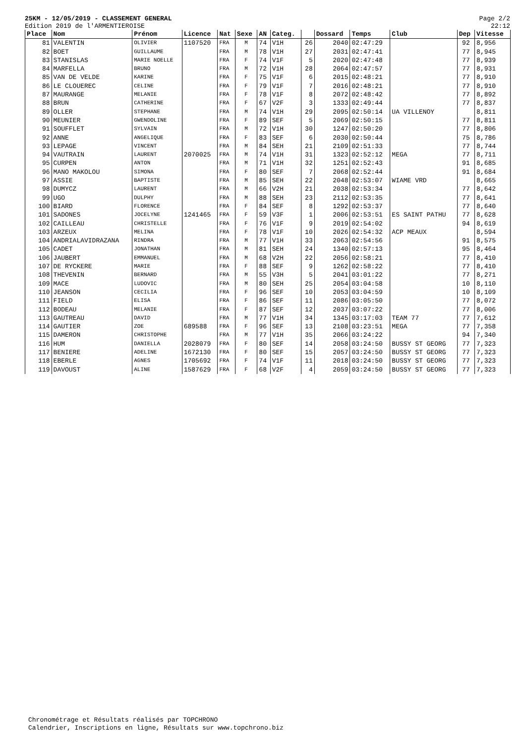25KM - 12/05/2019 - CLASSEMENT GENERAL
Edition 2019 de l'ARMENTIEROISE
Page 2/2
22:12
| Place | Nom | Prénom | Licence | Nat | Sexe | AN | Categ. | | Dossard | Temps | Club | Dep | Vitesse |
| --- | --- | --- | --- | --- | --- | --- | --- | --- | --- | --- | --- | --- | --- |
| 81 | VALENTIN | OLIVIER | 1107520 | FRA | M | 74 | V1H | 26 | 2040 | 02:47:29 | | 92 | 8,956 |
| 82 | BOET | GUILLAUME | | FRA | M | 78 | V1H | 27 | 2031 | 02:47:41 | | 77 | 8,945 |
| 83 | STANISLAS | MARIE NOELLE | | FRA | F | 74 | V1F | 5 | 2020 | 02:47:48 | | 77 | 8,939 |
| 84 | MARFELLA | BRUNO | | FRA | M | 72 | V1H | 28 | 2064 | 02:47:57 | | 77 | 8,931 |
| 85 | VAN DE VELDE | KARINE | | FRA | F | 75 | V1F | 6 | 2015 | 02:48:21 | | 77 | 8,910 |
| 86 | LE CLOUEREC | CELINE | | FRA | F | 79 | V1F | 7 | 2016 | 02:48:21 | | 77 | 8,910 |
| 87 | MAURANGE | MELANIE | | FRA | F | 78 | V1F | 8 | 2072 | 02:48:42 | | 77 | 8,892 |
| 88 | BRUN | CATHERINE | | FRA | F | 67 | V2F | 3 | 1333 | 02:49:44 | | 77 | 8,837 |
| 89 | OLLER | STEPHANE | | FRA | M | 74 | V1H | 29 | 2095 | 02:50:14 | UA VILLENOY | | 8,811 |
| 90 | MEUNIER | GWENDOLINE | | FRA | F | 89 | SEF | 5 | 2069 | 02:50:15 | | 77 | 8,811 |
| 91 | SOUFFLET | SYLVAIN | | FRA | M | 72 | V1H | 30 | 1247 | 02:50:20 | | 77 | 8,806 |
| 92 | ANNE | ANGELIQUE | | FRA | F | 83 | SEF | 6 | 2030 | 02:50:44 | | 75 | 8,786 |
| 93 | LEPAGE | VINCENT | | FRA | M | 84 | SEH | 21 | 2109 | 02:51:33 | | 77 | 8,744 |
| 94 | VAUTRAIN | LAURENT | 2070025 | FRA | M | 74 | V1H | 31 | 1323 | 02:52:12 | MEGA | 77 | 8,711 |
| 95 | CURPEN | ANTON | | FRA | M | 71 | V1H | 32 | 1251 | 02:52:43 | | 91 | 8,685 |
| 96 | MANO MAKOLOU | SIMONA | | FRA | F | 80 | SEF | 7 | 2068 | 02:52:44 | | 91 | 8,684 |
| 97 | ASSIE | BAPTISTE | | FRA | M | 85 | SEH | 22 | 2048 | 02:53:07 | WIAME VRD | | 8,665 |
| 98 | DUMYCZ | LAURENT | | FRA | M | 66 | V2H | 21 | 2038 | 02:53:34 | | 77 | 8,642 |
| 99 | UGO | DULPHY | | FRA | M | 88 | SEH | 23 | 2112 | 02:53:35 | | 77 | 8,641 |
| 100 | BIARD | FLORENCE | | FRA | F | 84 | SEF | 8 | 1292 | 02:53:37 | | 77 | 8,640 |
| 101 | SADONES | JOCELYNE | 1241465 | FRA | F | 59 | V3F | 1 | 2006 | 02:53:51 | ES SAINT PATHU | 77 | 8,628 |
| 102 | CAILLEAU | CHRISTELLE | | FRA | F | 76 | V1F | 9 | 2019 | 02:54:02 | | 94 | 8,619 |
| 103 | ARZEUX | MELINA | | FRA | F | 78 | V1F | 10 | 2026 | 02:54:32 | ACP MEAUX | | 8,594 |
| 104 | ANDRIALAVIDRAZANA | RINDRA | | FRA | M | 77 | V1H | 33 | 2063 | 02:54:56 | | 91 | 8,575 |
| 105 | CADET | JONATHAN | | FRA | M | 81 | SEH | 24 | 1340 | 02:57:13 | | 95 | 8,464 |
| 106 | JAUBERT | EMMANUEL | | FRA | M | 68 | V2H | 22 | 2056 | 02:58:21 | | 77 | 8,410 |
| 107 | DE RYCKERE | MARIE | | FRA | F | 88 | SEF | 9 | 1262 | 02:58:22 | | 77 | 8,410 |
| 108 | THEVENIN | BERNARD | | FRA | M | 55 | V3H | 5 | 2041 | 03:01:22 | | 77 | 8,271 |
| 109 | MACE | LUDOVIC | | FRA | M | 80 | SEH | 25 | 2054 | 03:04:58 | | 10 | 8,110 |
| 110 | JEANSON | CECILIA | | FRA | F | 96 | SEF | 10 | 2053 | 03:04:59 | | 10 | 8,109 |
| 111 | FIELD | ELISA | | FRA | F | 86 | SEF | 11 | 2086 | 03:05:50 | | 77 | 8,072 |
| 112 | BODEAU | MELANIE | | FRA | F | 87 | SEF | 12 | 2037 | 03:07:22 | | 77 | 8,006 |
| 113 | GAUTREAU | DAVID | | FRA | M | 77 | V1H | 34 | 1345 | 03:17:03 | TEAM 77 | 77 | 7,612 |
| 114 | GAUTIER | ZOE | 689588 | FRA | F | 96 | SEF | 13 | 2108 | 03:23:51 | MEGA | 77 | 7,358 |
| 115 | DAMERON | CHRISTOPHE | | FRA | M | 77 | V1H | 35 | 2066 | 03:24:22 | | 94 | 7,340 |
| 116 | HUM | DANIELLA | 2028079 | FRA | F | 80 | SEF | 14 | 2058 | 03:24:50 | BUSSY ST GEORG | 77 | 7,323 |
| 117 | BENIERE | ADELINE | 1672130 | FRA | F | 80 | SEF | 15 | 2057 | 03:24:50 | BUSSY ST GEORG | 77 | 7,323 |
| 118 | EBERLE | AGNES | 1705692 | FRA | F | 74 | V1F | 11 | 2018 | 03:24:50 | BUSSY ST GEORG | 77 | 7,323 |
| 119 | DAVOUST | ALINE | 1587629 | FRA | F | 68 | V2F | 4 | 2059 | 03:24:50 | BUSSY ST GEORG | 77 | 7,323 |
Chronométrage et Résultats réalisés par TOPCHRONO
Calendrier, Inscriptions en ligne, Résultats sur www.topchrono.biz